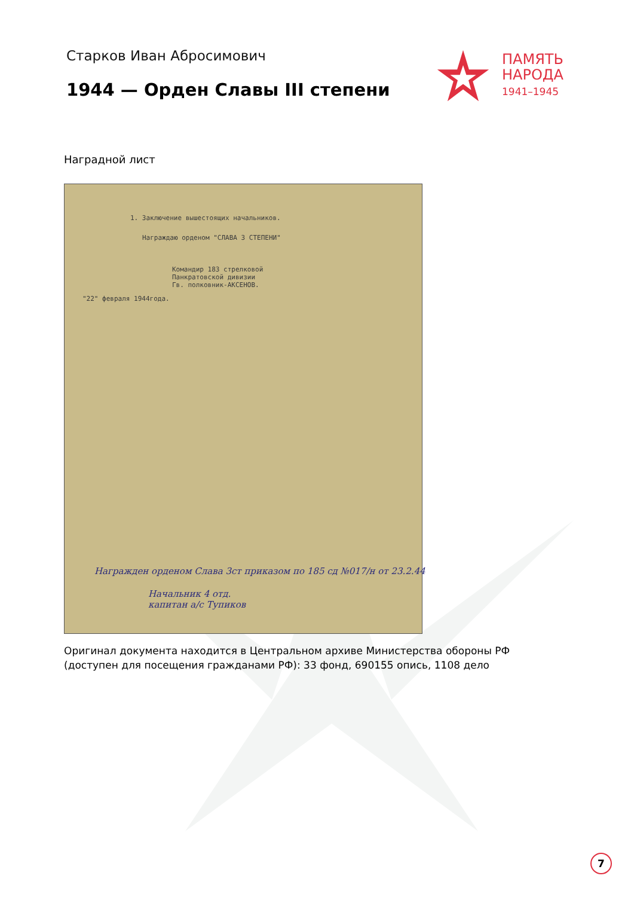Старков Иван Абросимович
1944 — Орден Славы III степени
ПАМЯТЬ
НАРОДА
1941–1945
Наградной лист
1. Заключение вышестоящих начальников.
Награждаю орденом "СЛАВА 3 СТЕПЕНИ"
Командир 183 стрелковой
Панкратовской дивизии
Гв. полковник-АКСЕНОВ.
"22" февраля 1944года.
Награжден орденом Слава 3ст приказом по 185 сд №017/н от 23.2.44
Начальник 4 отд.
капитан а/с Тупиков
Оригинал документа находится в Центральном архиве Министерства обороны РФ (доступен для посещения гражданами РФ): 33 фонд, 690155 опись, 1108 дело
7